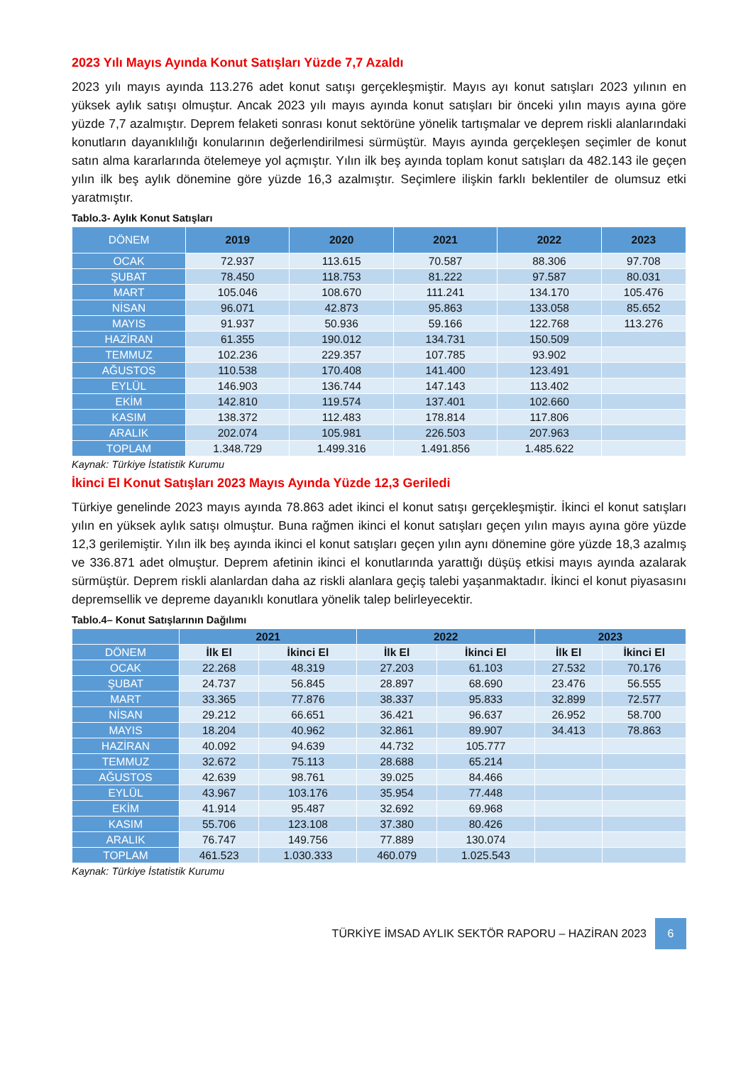2023 Yılı Mayıs Ayında Konut Satışları Yüzde 7,7 Azaldı
2023 yılı mayıs ayında 113.276 adet konut satışı gerçekleşmiştir. Mayıs ayı konut satışları 2023 yılının en yüksek aylık satışı olmuştur. Ancak 2023 yılı mayıs ayında konut satışları bir önceki yılın mayıs ayına göre yüzde 7,7 azalmıştır. Deprem felaketi sonrası konut sektörüne yönelik tartışmalar ve deprem riskli alanlarındaki konutların dayanıklılığı konularının değerlendirilmesi sürmüştür. Mayıs ayında gerçekleşen seçimler de konut satın alma kararlarında ötelemeye yol açmıştır. Yılın ilk beş ayında toplam konut satışları da 482.143 ile geçen yılın ilk beş aylık dönemine göre yüzde 16,3 azalmıştır. Seçimlere ilişkin farklı beklentiler de olumsuz etki yaratmıştır.
Tablo.3- Aylık Konut Satışları
| DÖNEM | 2019 | 2020 | 2021 | 2022 | 2023 |
| --- | --- | --- | --- | --- | --- |
| OCAK | 72.937 | 113.615 | 70.587 | 88.306 | 97.708 |
| ŞUBAT | 78.450 | 118.753 | 81.222 | 97.587 | 80.031 |
| MART | 105.046 | 108.670 | 111.241 | 134.170 | 105.476 |
| NİSAN | 96.071 | 42.873 | 95.863 | 133.058 | 85.652 |
| MAYIS | 91.937 | 50.936 | 59.166 | 122.768 | 113.276 |
| HAZİRAN | 61.355 | 190.012 | 134.731 | 150.509 | |
| TEMMUZ | 102.236 | 229.357 | 107.785 | 93.902 | |
| AĞUSTOS | 110.538 | 170.408 | 141.400 | 123.491 | |
| EYLÜL | 146.903 | 136.744 | 147.143 | 113.402 | |
| EKİM | 142.810 | 119.574 | 137.401 | 102.660 | |
| KASIM | 138.372 | 112.483 | 178.814 | 117.806 | |
| ARALIK | 202.074 | 105.981 | 226.503 | 207.963 | |
| TOPLAM | 1.348.729 | 1.499.316 | 1.491.856 | 1.485.622 | |
Kaynak: Türkiye İstatistik Kurumu
İkinci El Konut Satışları 2023 Mayıs Ayında Yüzde 12,3 Geriledi
Türkiye genelinde 2023 mayıs ayında 78.863 adet ikinci el konut satışı gerçekleşmiştir. İkinci el konut satışları yılın en yüksek aylık satışı olmuştur. Buna rağmen ikinci el konut satışları geçen yılın mayıs ayına göre yüzde 12,3 gerilemiştir. Yılın ilk beş ayında ikinci el konut satışları geçen yılın aynı dönemine göre yüzde 18,3 azalmış ve 336.871 adet olmuştur. Deprem afetinin ikinci el konutlarında yarattığı düşüş etkisi mayıs ayında azalarak sürmüştür. Deprem riskli alanlardan daha az riskli alanlara geçiş talebi yaşanmaktadır. İkinci el konut piyasasını depremsellik ve depreme dayanıklı konutlara yönelik talep belirleyecektir.
Tablo.4– Konut Satışlarının Dağılımı
| | 2021 | | 2022 | | 2023 | |
| --- | --- | --- | --- | --- | --- | --- |
| DÖNEM | İlk El | İkinci El | İlk El | İkinci El | İlk El | İkinci El |
| OCAK | 22.268 | 48.319 | 27.203 | 61.103 | 27.532 | 70.176 |
| ŞUBAT | 24.737 | 56.845 | 28.897 | 68.690 | 23.476 | 56.555 |
| MART | 33.365 | 77.876 | 38.337 | 95.833 | 32.899 | 72.577 |
| NİSAN | 29.212 | 66.651 | 36.421 | 96.637 | 26.952 | 58.700 |
| MAYIS | 18.204 | 40.962 | 32.861 | 89.907 | 34.413 | 78.863 |
| HAZİRAN | 40.092 | 94.639 | 44.732 | 105.777 | | |
| TEMMUZ | 32.672 | 75.113 | 28.688 | 65.214 | | |
| AĞUSTOS | 42.639 | 98.761 | 39.025 | 84.466 | | |
| EYLÜL | 43.967 | 103.176 | 35.954 | 77.448 | | |
| EKİM | 41.914 | 95.487 | 32.692 | 69.968 | | |
| KASIM | 55.706 | 123.108 | 37.380 | 80.426 | | |
| ARALIK | 76.747 | 149.756 | 77.889 | 130.074 | | |
| TOPLAM | 461.523 | 1.030.333 | 460.079 | 1.025.543 | | |
Kaynak: Türkiye İstatistik Kurumu
TÜRKİYE İMSAD AYLIK SEKTÖR RAPORU – HAZİRAN 2023 6